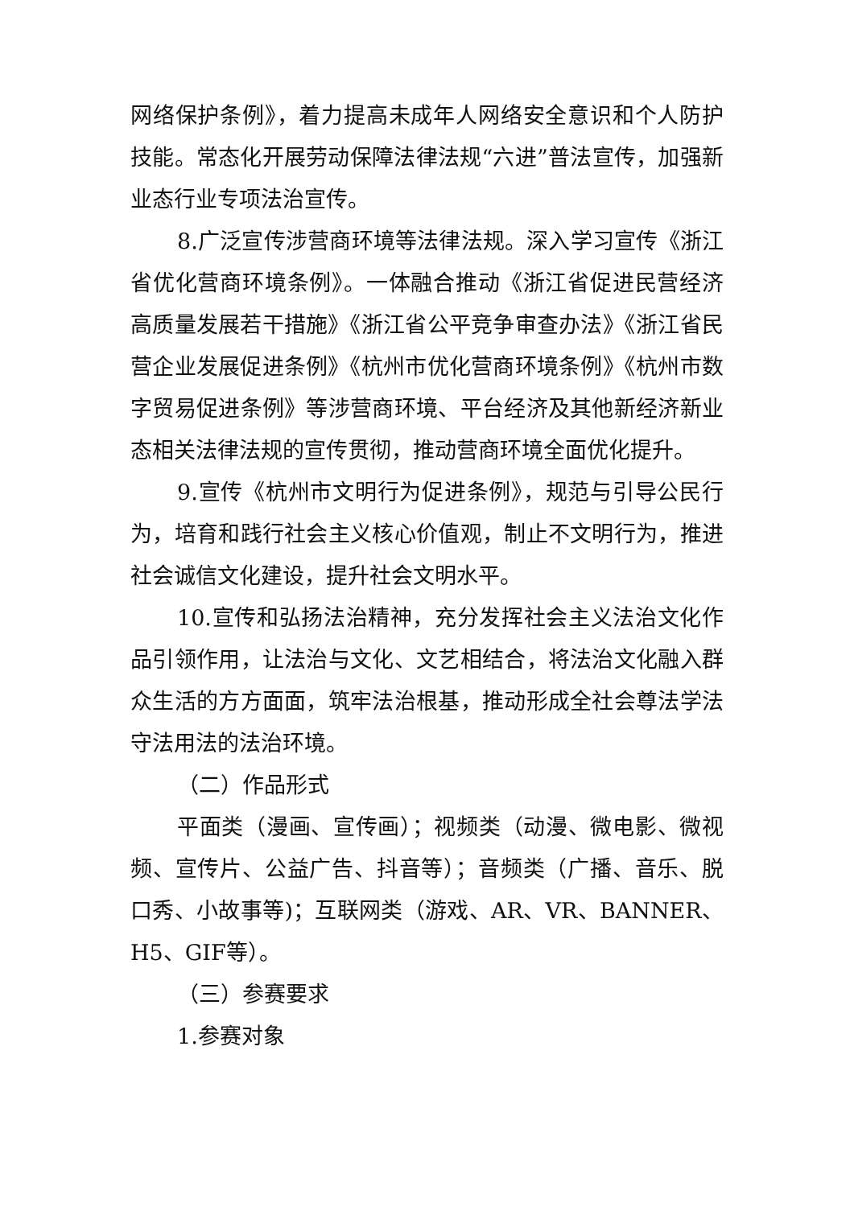网络保护条例》，着力提高未成年人网络安全意识和个人防护技能。常态化开展劳动保障法律法规“六进”普法宣传，加强新业态行业专项法治宣传。
8.广泛宣传涉营商环境等法律法规。深入学习宣传《浙江省优化营商环境条例》。一体融合推动《浙江省促进民营经济高质量发展若干措施》《浙江省公平竞争审查办法》《浙江省民营企业发展促进条例》《杭州市优化营商环境条例》《杭州市数字贸易促进条例》等涉营商环境、平台经济及其他新经济新业态相关法律法规的宣传贯彻，推动营商环境全面优化提升。
9.宣传《杭州市文明行为促进条例》，规范与引导公民行为，培育和践行社会主义核心价值观，制止不文明行为，推进社会诚信文化建设，提升社会文明水平。
10.宣传和弘扬法治精神，充分发挥社会主义法治文化作品引领作用，让法治与文化、文艺相结合，将法治文化融入群众生活的方方面面，筑牢法治根基，推动形成全社会尊法学法守法用法的法治环境。
（二）作品形式
平面类（漫画、宣传画）；视频类（动漫、微电影、微视频、宣传片、公益广告、抖音等）；音频类（广播、音乐、脱口秀、小故事等)；互联网类（游戏、AR、VR、BANNER、H5、GIF等）。
（三）参赛要求
1.参赛对象